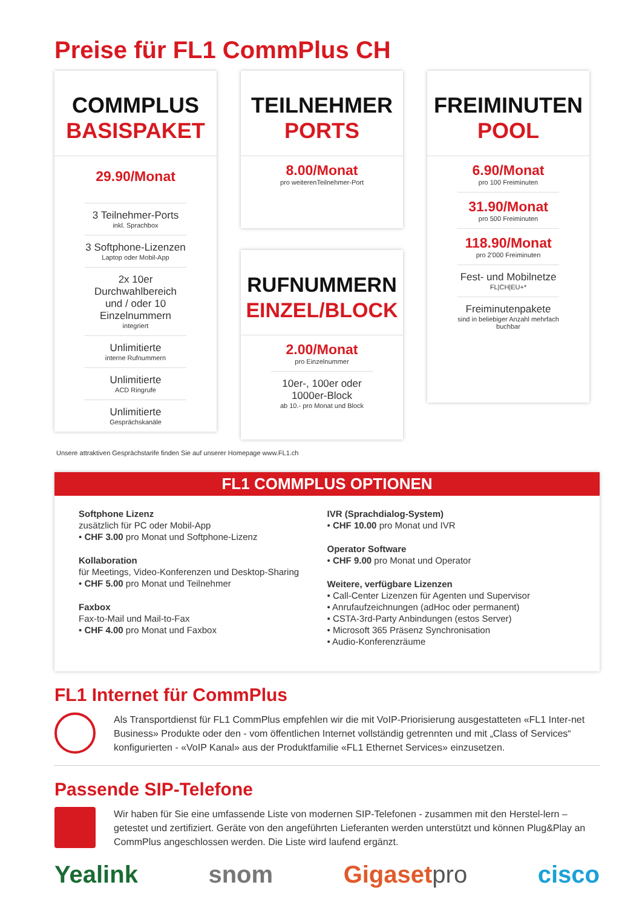Preise für FL1 CommPlus CH
COMMPLUS
BASISPAKET
29.90/Monat
3 Teilnehmer-Ports
inkl. Sprachbox
3 Softphone-Lizenzen
Laptop oder Mobil-App
2x 10er Durchwahlbereich und / oder 10 Einzelnummern
integriert
Unlimitierte
interne Rufnummern
Unlimitierte
ACD Ringrufe
Unlimitierte
Gesprächskanäle
TEILNEHMER
PORTS
8.00/Monat
pro weiterenTeilnehmer-Port
RUFNUMMERN
EINZEL/BLOCK
2.00/Monat
pro Einzelnummer
10er-, 100er oder 1000er-Block
ab 10.- pro Monat und Block
FREIMINUTEN
POOL
6.90/Monat
pro 100 Freiminuten
31.90/Monat
pro 500 Freiminuten
118.90/Monat
pro 2'000 Freiminuten
Fest- und Mobilnetze
FL|CH|EU+*
Freiminutenpakete
sind in beliebiger Anzahl mehrfach buchbar
Unsere attraktiven Gesprächstarife finden Sie auf unserer Homepage www.FL1.ch
FL1 COMMPLUS OPTIONEN
Softphone Lizenz
zusätzlich für PC oder Mobil-App
• CHF 3.00 pro Monat und Softphone-Lizenz
Kollaboration
für Meetings, Video-Konferenzen und Desktop-Sharing
• CHF 5.00 pro Monat und Teilnehmer
Faxbox
Fax-to-Mail und Mail-to-Fax
• CHF 4.00 pro Monat und Faxbox
IVR (Sprachdialog-System)
• CHF 10.00 pro Monat und IVR
Operator Software
• CHF 9.00 pro Monat und Operator
Weitere, verfügbare Lizenzen
• Call-Center Lizenzen für Agenten und Supervisor
• Anrufaufzeichnungen (adHoc oder permanent)
• CSTA-3rd-Party Anbindungen (estos Server)
• Microsoft 365 Präsenz Synchronisation
• Audio-Konferenzräume
FL1 Internet für CommPlus
Als Transportdienst für FL1 CommPlus empfehlen wir die mit VoIP-Priorisierung ausgestatteten «FL1 Inter-net Business» Produkte oder den - vom öffentlichen Internet vollständig getrennten und mit „Class of Services“ konfigurierten - «VoIP Kanal» aus der Produktfamilie «FL1 Ethernet Services» einzusetzen.
Passende SIP-Telefone
Wir haben für Sie eine umfassende Liste von modernen SIP-Telefonen - zusammen mit den Herstel-lern – getestet und zertifiziert. Geräte von den angeführten Lieferanten werden unterstützt und können Plug&Play an CommPlus angeschlossen werden. Die Liste wird laufend ergänzt.
Yealink snom Gigasetpro cisco